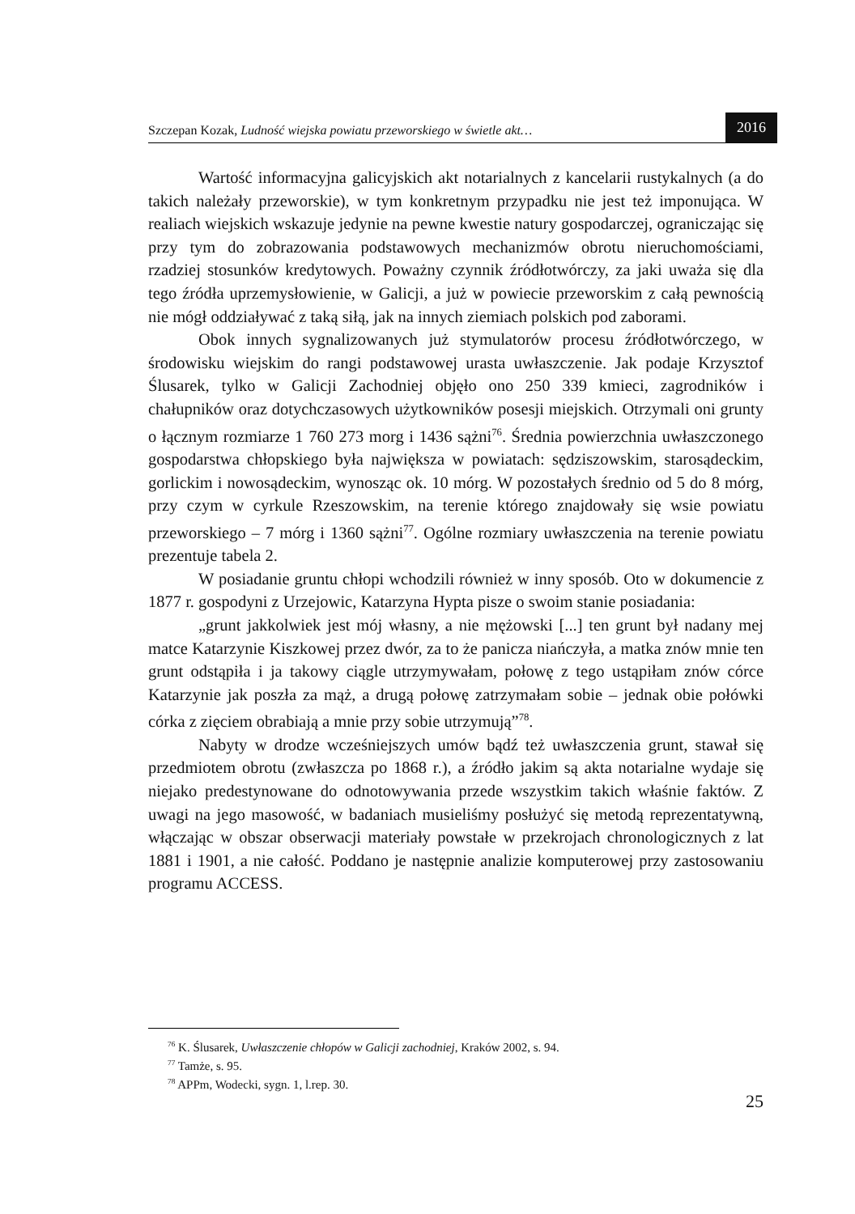Szczepan Kozak, Ludność wiejska powiatu przeworskiego w świetle akt… 2016
Wartość informacyjna galicyjskich akt notarialnych z kancelarii rustykalnych (a do takich należały przeworskie), w tym konkretnym przypadku nie jest też imponująca. W realiach wiejskich wskazuje jedynie na pewne kwestie natury gospodarczej, ograniczając się przy tym do zobrazowania podstawowych mechanizmów obrotu nieruchomościami, rzadziej stosunków kredytowych. Poważny czynnik źródłotwórczy, za jaki uważa się dla tego źródła uprzemysłowienie, w Galicji, a już w powiecie przeworskim z całą pewnością nie mógł oddziaływać z taką siłą, jak na innych ziemiach polskich pod zaborami.
Obok innych sygnalizowanych już stymulatorów procesu źródłotwórczego, w środowisku wiejskim do rangi podstawowej urasta uwłaszczenie. Jak podaje Krzysztof Ślusarek, tylko w Galicji Zachodniej objęło ono 250 339 kmieci, zagrodników i chałupników oraz dotychczasowych użytkowników posesji miejskich. Otrzymali oni grunty o łącznym rozmiarze 1 760 273 morg i 1436 sążni<sup>76</sup>. Średnia powierzchnia uwłaszczonego gospodarstwa chłopskiego była największa w powiatach: sędziszowskim, starosądeckim, gorlickim i nowosądeckim, wynosząc ok. 10 mórg. W pozostałych średnio od 5 do 8 mórg, przy czym w cyrkule Rzeszowskim, na terenie którego znajdowały się wsie powiatu przeworskiego – 7 mórg i 1360 sążni<sup>77</sup>. Ogólne rozmiary uwłaszczenia na terenie powiatu prezentuje tabela 2.
W posiadanie gruntu chłopi wchodzili również w inny sposób. Oto w dokumencie z 1877 r. gospodyni z Urzejowic, Katarzyna Hypta pisze o swoim stanie posiadania:
„grunt jakkolwiek jest mój własny, a nie mężowski [...] ten grunt był nadany mej matce Katarzynie Kiszkowej przez dwór, za to że panicza niańczyła, a matka znów mnie ten grunt odstąpiła i ja takowy ciągle utrzymywałam, połowę z tego ustąpiłam znów córce Katarzynie jak poszła za mąż, a drugą połowę zatrzymałam sobie – jednak obie połówki córka z zięciem obrabiają a mnie przy sobie utrzymują”<sup>78</sup>.
Nabyty w drodze wcześniejszych umów bądź też uwłaszczenia grunt, stawał się przedmiotem obrotu (zwłaszcza po 1868 r.), a źródło jakim są akta notarialne wydaje się niejako predestynowane do odnotowywania przede wszystkim takich właśnie faktów. Z uwagi na jego masowość, w badaniach musieliśmy posłużyć się metodą reprezentatywną, włączając w obszar obserwacji materiały powstałe w przekrojach chronologicznych z lat 1881 i 1901, a nie całość. Poddano je następnie analizie komputerowej przy zastosowaniu programu ACCESS.
<sup>76</sup> K. Ślusarek, Uwłaszczenie chłopów w Galicji zachodniej, Kraków 2002, s. 94.
<sup>77</sup> Tamże, s. 95.
<sup>78</sup> APPm, Wodecki, sygn. 1, l.rep. 30.
25